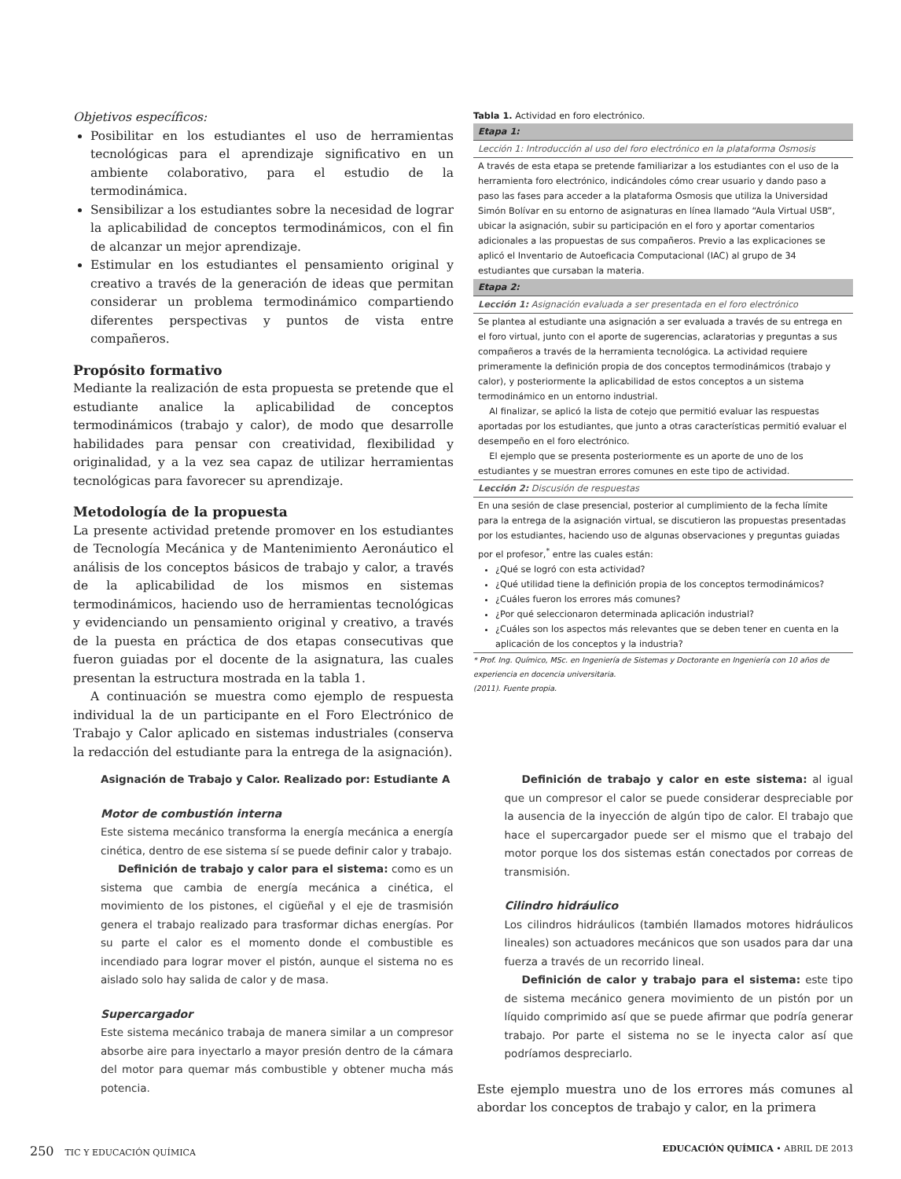Objetivos específicos:
Posibilitar en los estudiantes el uso de herramientas tecnológicas para el aprendizaje significativo en un ambiente colaborativo, para el estudio de la termodinámica.
Sensibilizar a los estudiantes sobre la necesidad de lograr la aplicabilidad de conceptos termodinámicos, con el fin de alcanzar un mejor aprendizaje.
Estimular en los estudiantes el pensamiento original y creativo a través de la generación de ideas que permitan considerar un problema termodinámico compartiendo diferentes perspectivas y puntos de vista entre compañeros.
Propósito formativo
Mediante la realización de esta propuesta se pretende que el estudiante analice la aplicabilidad de conceptos termodinámicos (trabajo y calor), de modo que desarrolle habilidades para pensar con creatividad, flexibilidad y originalidad, y a la vez sea capaz de utilizar herramientas tecnológicas para favorecer su aprendizaje.
Metodología de la propuesta
La presente actividad pretende promover en los estudiantes de Tecnología Mecánica y de Mantenimiento Aeronáutico el análisis de los conceptos básicos de trabajo y calor, a través de la aplicabilidad de los mismos en sistemas termodinámicos, haciendo uso de herramientas tecnológicas y evidenciando un pensamiento original y creativo, a través de la puesta en práctica de dos etapas consecutivas que fueron guiadas por el docente de la asignatura, las cuales presentan la estructura mostrada en la tabla 1.
A continuación se muestra como ejemplo de respuesta individual la de un participante en el Foro Electrónico de Trabajo y Calor aplicado en sistemas industriales (conserva la redacción del estudiante para la entrega de la asignación).
Tabla 1. Actividad en foro electrónico.
| Etapa 1: |
| Lección 1: Introducción al uso del foro electrónico en la plataforma Osmosis |
| A través de esta etapa se pretende familiarizar a los estudiantes con el uso de la herramienta foro electrónico, indicándoles cómo crear usuario y dando paso a paso las fases para acceder a la plataforma Osmosis que utiliza la Universidad Simón Bolívar en su entorno de asignaturas en línea llamado “Aula Virtual USB”, ubicar la asignación, subir su participación en el foro y aportar comentarios adicionales a las propuestas de sus compañeros. Previo a las explicaciones se aplicó el Inventario de Autoeficacia Computacional (IAC) al grupo de 34 estudiantes que cursaban la materia. |
| Etapa 2: |
| Lección 1: Asignación evaluada a ser presentada en el foro electrónico |
| Se plantea al estudiante una asignación a ser evaluada a través de su entrega en el foro virtual, junto con el aporte de sugerencias, aclaratorias y preguntas a sus compañeros a través de la herramienta tecnológica. La actividad requiere primeramente la definición propia de dos conceptos termodinámicos (trabajo y calor), y posteriormente la aplicabilidad de estos conceptos a un sistema termodinámico en un entorno industrial. Al finalizar, se aplicó la lista de cotejo que permitió evaluar las respuestas aportadas por los estudiantes, que junto a otras características permitió evaluar el desempeño en el foro electrónico. El ejemplo que se presenta posteriormente es un aporte de uno de los estudiantes y se muestran errores comunes en este tipo de actividad. |
| Lección 2: Discusión de respuestas |
| En una sesión de clase presencial, posterior al cumplimiento de la fecha límite para la entrega de la asignación virtual, se discutieron las propuestas presentadas por los estudiantes, haciendo uso de algunas observaciones y preguntas guiadas por el profesor,<sup>*</sup> entre las cuales están: ¿Qué se logró con esta actividad? ¿Qué utilidad tiene la definición propia de los conceptos termodinámicos? ¿Cuáles fueron los errores más comunes? ¿Por qué seleccionaron determinada aplicación industrial? ¿Cuáles son los aspectos más relevantes que se deben tener en cuenta en la aplicación de los conceptos y la industria? |
* Prof. Ing. Químico, MSc. en Ingeniería de Sistemas y Doctorante en Ingeniería con 10 años de experiencia en docencia universitaria.
(2011). Fuente propia.
Asignación de Trabajo y Calor. Realizado por: Estudiante A
Motor de combustión interna
Este sistema mecánico transforma la energía mecánica a energía cinética, dentro de ese sistema sí se puede definir calor y trabajo.
Definición de trabajo y calor para el sistema: como es un sistema que cambia de energía mecánica a cinética, el movimiento de los pistones, el cigüeñal y el eje de trasmisión genera el trabajo realizado para trasformar dichas energías. Por su parte el calor es el momento donde el combustible es incendiado para lograr mover el pistón, aunque el sistema no es aislado solo hay salida de calor y de masa.
Supercargador
Este sistema mecánico trabaja de manera similar a un compresor absorbe aire para inyectarlo a mayor presión dentro de la cámara del motor para quemar más combustible y obtener mucha más potencia.
Definición de trabajo y calor en este sistema: al igual que un compresor el calor se puede considerar despreciable por la ausencia de la inyección de algún tipo de calor. El trabajo que hace el supercargador puede ser el mismo que el trabajo del motor porque los dos sistemas están conectados por correas de transmisión.
Cilindro hidráulico
Los cilindros hidráulicos (también llamados motores hidráulicos lineales) son actuadores mecánicos que son usados para dar una fuerza a través de un recorrido lineal.
Definición de calor y trabajo para el sistema: este tipo de sistema mecánico genera movimiento de un pistón por un líquido comprimido así que se puede afirmar que podría generar trabajo. Por parte el sistema no se le inyecta calor así que podríamos despreciarlo.
Este ejemplo muestra uno de los errores más comunes al abordar los conceptos de trabajo y calor, en la primera
250 TIC Y EDUCACIÓN QUÍMICA EDUCACIÓN QUÍMICA • ABRIL DE 2013